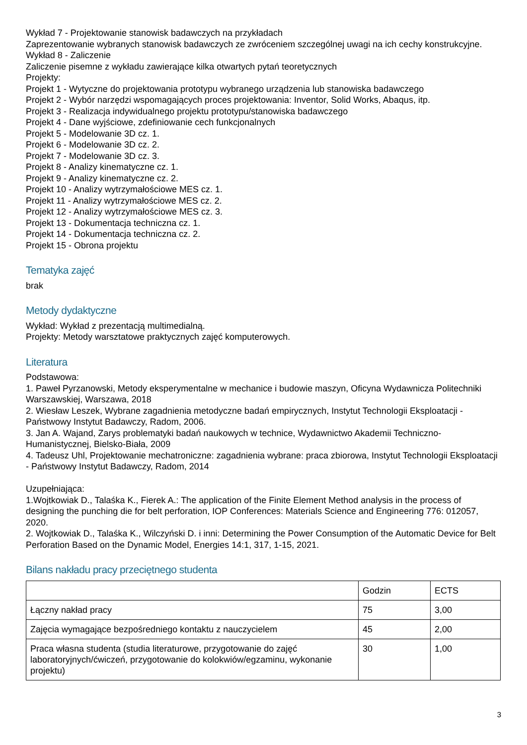Wykład 7 - Projektowanie stanowisk badawczych na przykładach
Zaprezentowanie wybranych stanowisk badawczych ze zwróceniem szczególnej uwagi na ich cechy konstrukcyjne.
Wykład 8 - Zaliczenie
Zaliczenie pisemne z wykładu zawierające kilka otwartych pytań teoretycznych
Projekty:
Projekt 1 - Wytyczne do projektowania prototypu wybranego urządzenia lub stanowiska badawczego
Projekt 2 - Wybór narzędzi wspomagających proces projektowania: Inventor, Solid Works, Abaqus, itp.
Projekt 3 - Realizacja indywidualnego projektu prototypu/stanowiska badawczego
Projekt 4 - Dane wyjściowe, zdefiniowanie cech funkcjonalnych
Projekt 5 - Modelowanie 3D cz. 1.
Projekt 6 - Modelowanie 3D cz. 2.
Projekt 7 - Modelowanie 3D cz. 3.
Projekt 8 - Analizy kinematyczne cz. 1.
Projekt 9 - Analizy kinematyczne cz. 2.
Projekt 10 - Analizy wytrzymałościowe MES cz. 1.
Projekt 11 - Analizy wytrzymałościowe MES cz. 2.
Projekt 12 - Analizy wytrzymałościowe MES cz. 3.
Projekt 13 - Dokumentacja techniczna cz. 1.
Projekt 14 - Dokumentacja techniczna cz. 2.
Projekt 15 - Obrona projektu
Tematyka zajęć
brak
Metody dydaktyczne
Wykład: Wykład z prezentacją multimedialną.
Projekty: Metody warsztatowe praktycznych zajęć komputerowych.
Literatura
Podstawowa:
1. Paweł Pyrzanowski, Metody eksperymentalne w mechanice i budowie maszyn, Oficyna Wydawnicza Politechniki Warszawskiej, Warszawa, 2018
2. Wiesław Leszek, Wybrane zagadnienia metodyczne badań empirycznych, Instytut Technologii Eksploatacji - Państwowy Instytut Badawczy, Radom, 2006.
3. Jan A. Wajand, Zarys problematyki badań naukowych w technice, Wydawnictwo Akademii Techniczno-Humanistycznej, Bielsko-Biała, 2009
4. Tadeusz Uhl, Projektowanie mechatroniczne: zagadnienia wybrane: praca zbiorowa, Instytut Technologii Eksploatacji - Państwowy Instytut Badawczy, Radom, 2014
Uzupełniająca:
1.Wojtkowiak D., Talaśka K., Fierek A.: The application of the Finite Element Method analysis in the process of designing the punching die for belt perforation, IOP Conferences: Materials Science and Engineering 776: 012057, 2020.
2. Wojtkowiak D., Talaśka K., Wilczyński D. i inni: Determining the Power Consumption of the Automatic Device for Belt Perforation Based on the Dynamic Model, Energies 14:1, 317, 1-15, 2021.
Bilans nakładu pracy przeciętnego studenta
| | Godzin | ECTS |
| Łączny nakład pracy | 75 | 3,00 |
| Zajęcia wymagające bezpośredniego kontaktu z nauczycielem | 45 | 2,00 |
| Praca własna studenta (studia literaturowe, przygotowanie do zajęć laboratoryjnych/ćwiczeń, przygotowanie do kolokwiów/egzaminu, wykonanie projektu) | 30 | 1,00 |
3